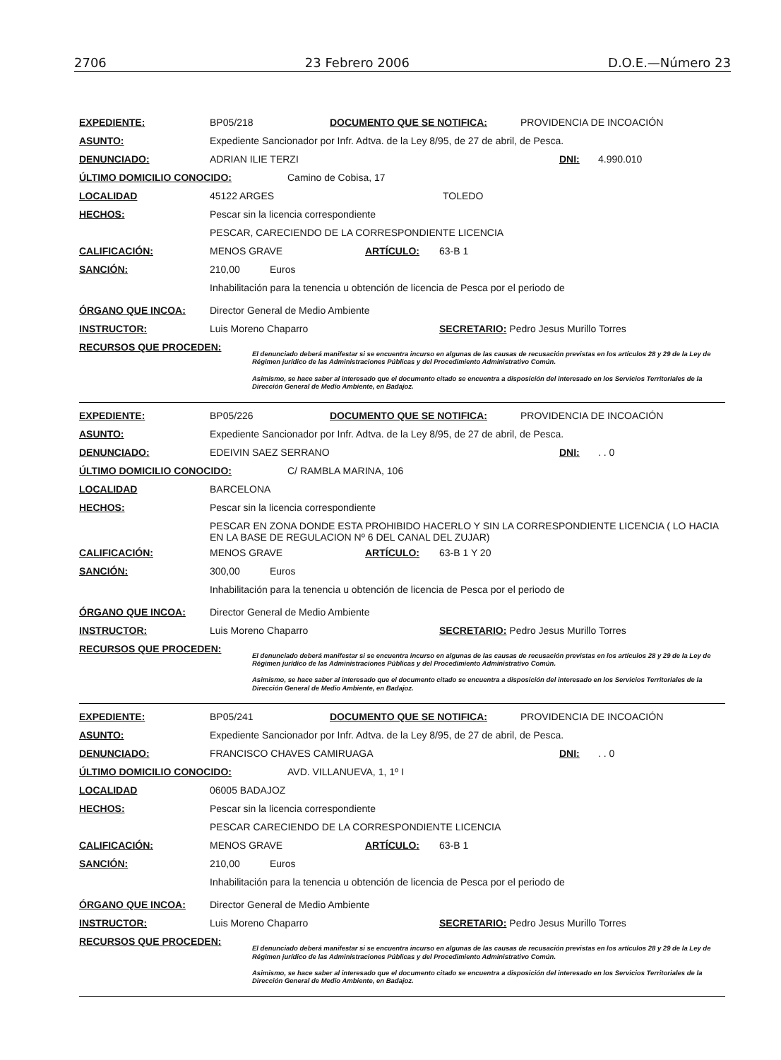2706 23 Febrero 2006 D.O.E.—Número 23
EXPEDIENTE: BP05/218 DOCUMENTO QUE SE NOTIFICA: PROVIDENCIA DE INCOACIÓN
ASUNTO: Expediente Sancionador por Infr. Adtva. de la Ley 8/95, de 27 de abril, de Pesca.
DENUNCIADO: ADRIAN ILIE TERZI DNI: 4.990.010
ÚLTIMO DOMICILIO CONOCIDO: Camino de Cobisa, 17
LOCALIDAD 45122 ARGES TOLEDO
HECHOS: Pescar sin la licencia correspondiente
PESCAR, CARECIENDO DE LA CORRESPONDIENTE LICENCIA
CALIFICACIÓN: MENOS GRAVE ARTÍCULO: 63-B 1
SANCIÓN: 210,00 Euros
Inhabilitación para la tenencia u obtención de licencia de Pesca por el periodo de
ÓRGANO QUE INCOA: Director General de Medio Ambiente
INSTRUCTOR: Luis Moreno Chaparro SECRETARIO: Pedro Jesus Murillo Torres
RECURSOS QUE PROCEDEN:
El denunciado deberá manifestar si se encuentra incurso en algunas de las causas de recusación previstas en los artículos 28 y 29 de la Ley de Régimen jurídico de las Administraciones Públicas y del Procedimiento Administrativo Común.
Asimismo, se hace saber al interesado que el documento citado se encuentra a disposición del interesado en los Servicios Territoriales de la Dirección General de Medio Ambiente, en Badajoz.
EXPEDIENTE: BP05/226 DOCUMENTO QUE SE NOTIFICA: PROVIDENCIA DE INCOACIÓN
ASUNTO: Expediente Sancionador por Infr. Adtva. de la Ley 8/95, de 27 de abril, de Pesca.
DENUNCIADO: EDEIVIN SAEZ SERRANO DNI:. . 0
ÚLTIMO DOMICILIO CONOCIDO: C/ RAMBLA MARINA, 106
LOCALIDAD BARCELONA
HECHOS: Pescar sin la licencia correspondiente
PESCAR EN ZONA DONDE ESTA PROHIBIDO HACERLO Y SIN LA CORRESPONDIENTE LICENCIA ( LO HACIA EN LA BASE DE REGULACION Nº 6 DEL CANAL DEL ZUJAR)
CALIFICACIÓN: MENOS GRAVE ARTÍCULO: 63-B 1 Y 20
SANCIÓN: 300,00 Euros
Inhabilitación para la tenencia u obtención de licencia de Pesca por el periodo de
ÓRGANO QUE INCOA: Director General de Medio Ambiente
INSTRUCTOR: Luis Moreno Chaparro SECRETARIO: Pedro Jesus Murillo Torres
RECURSOS QUE PROCEDEN:
El denunciado deberá manifestar si se encuentra incurso en algunas de las causas de recusación previstas en los artículos 28 y 29 de la Ley de Régimen jurídico de las Administraciones Públicas y del Procedimiento Administrativo Común.
Asimismo, se hace saber al interesado que el documento citado se encuentra a disposición del interesado en los Servicios Territoriales de la Dirección General de Medio Ambiente, en Badajoz.
EXPEDIENTE: BP05/241 DOCUMENTO QUE SE NOTIFICA: PROVIDENCIA DE INCOACIÓN
ASUNTO: Expediente Sancionador por Infr. Adtva. de la Ley 8/95, de 27 de abril, de Pesca.
DENUNCIADO: FRANCISCO CHAVES CAMIRUAGA DNI:. . 0
ÚLTIMO DOMICILIO CONOCIDO: AVD. VILLANUEVA, 1, 1º I
LOCALIDAD 06005 BADAJOZ
HECHOS: Pescar sin la licencia correspondiente
PESCAR CARECIENDO DE LA CORRESPONDIENTE LICENCIA
CALIFICACIÓN: MENOS GRAVE ARTÍCULO: 63-B 1
SANCIÓN: 210,00 Euros
Inhabilitación para la tenencia u obtención de licencia de Pesca por el periodo de
ÓRGANO QUE INCOA: Director General de Medio Ambiente
INSTRUCTOR: Luis Moreno Chaparro SECRETARIO: Pedro Jesus Murillo Torres
RECURSOS QUE PROCEDEN:
El denunciado deberá manifestar si se encuentra incurso en algunas de las causas de recusación previstas en los artículos 28 y 29 de la Ley de Régimen jurídico de las Administraciones Públicas y del Procedimiento Administrativo Común.
Asimismo, se hace saber al interesado que el documento citado se encuentra a disposición del interesado en los Servicios Territoriales de la Dirección General de Medio Ambiente, en Badajoz.